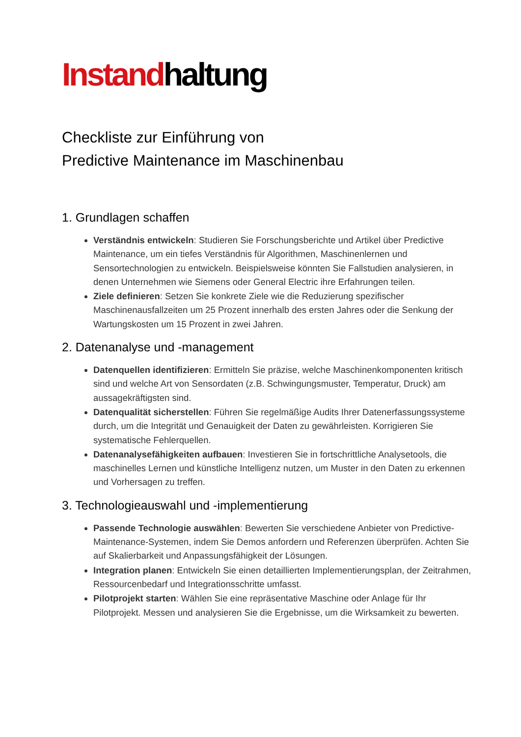Instandhaltung
Checkliste zur Einführung von
Predictive Maintenance im Maschinenbau
1. Grundlagen schaffen
Verständnis entwickeln: Studieren Sie Forschungsberichte und Artikel über Predictive Maintenance, um ein tiefes Verständnis für Algorithmen, Maschinenlernen und Sensortechnologien zu entwickeln. Beispielsweise könnten Sie Fallstudien analysieren, in denen Unternehmen wie Siemens oder General Electric ihre Erfahrungen teilen.
Ziele definieren: Setzen Sie konkrete Ziele wie die Reduzierung spezifischer Maschinenausfallzeiten um 25 Prozent innerhalb des ersten Jahres oder die Senkung der Wartungskosten um 15 Prozent in zwei Jahren.
2. Datenanalyse und -management
Datenquellen identifizieren: Ermitteln Sie präzise, welche Maschinenkomponenten kritisch sind und welche Art von Sensordaten (z.B. Schwingungsmuster, Temperatur, Druck) am aussagekräftigsten sind.
Datenqualität sicherstellen: Führen Sie regelmäßige Audits Ihrer Datenerfassungssysteme durch, um die Integrität und Genauigkeit der Daten zu gewährleisten. Korrigieren Sie systematische Fehlerquellen.
Datenanalysefähigkeiten aufbauen: Investieren Sie in fortschrittliche Analysetools, die maschinelles Lernen und künstliche Intelligenz nutzen, um Muster in den Daten zu erkennen und Vorhersagen zu treffen.
3. Technologieauswahl und -implementierung
Passende Technologie auswählen: Bewerten Sie verschiedene Anbieter von Predictive-Maintenance-Systemen, indem Sie Demos anfordern und Referenzen überprüfen. Achten Sie auf Skalierbarkeit und Anpassungsfähigkeit der Lösungen.
Integration planen: Entwickeln Sie einen detaillierten Implementierungsplan, der Zeitrahmen, Ressourcenbedarf und Integrationsschritte umfasst.
Pilotprojekt starten: Wählen Sie eine repräsentative Maschine oder Anlage für Ihr Pilotprojekt. Messen und analysieren Sie die Ergebnisse, um die Wirksamkeit zu bewerten.